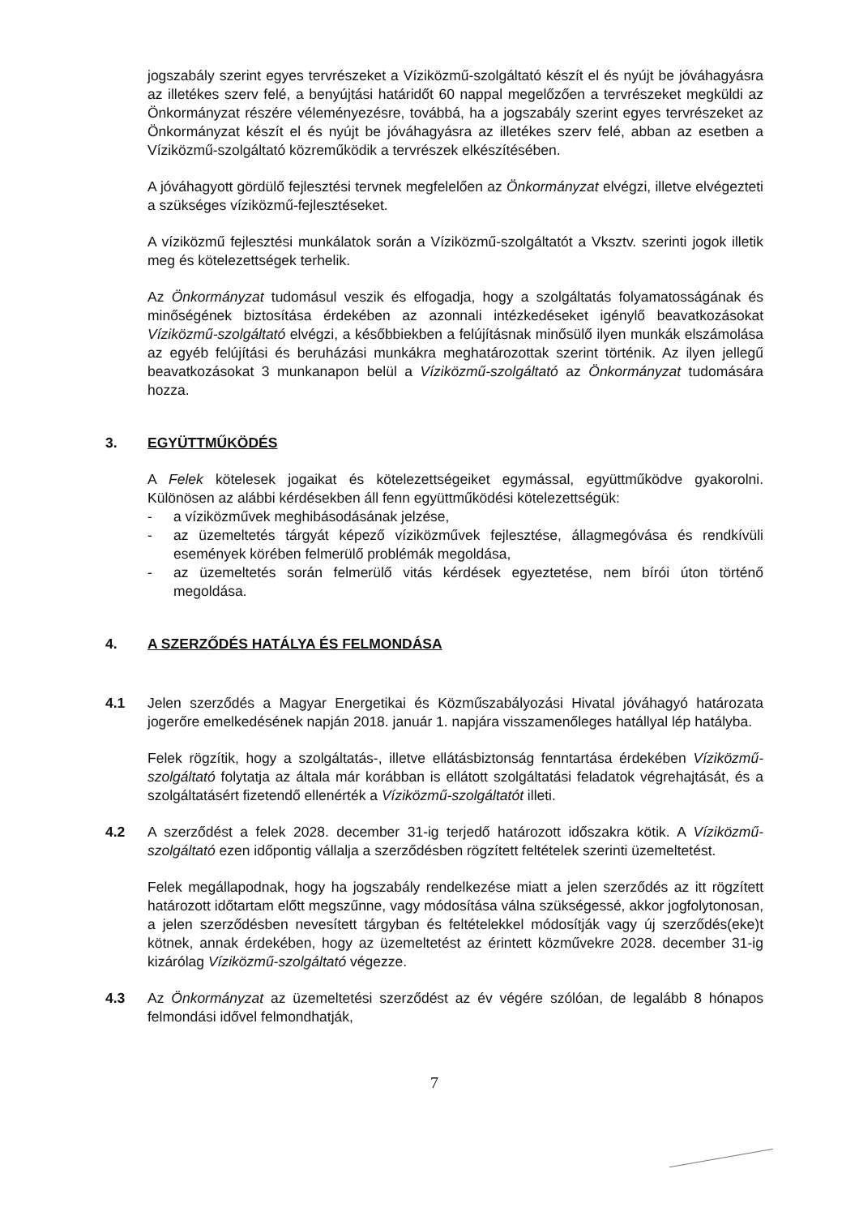jogszabály szerint egyes tervrészeket a Víziközmű-szolgáltató készít el és nyújt be jóváhagyásra az illetékes szerv felé, a benyújtási határidőt 60 nappal megelőzően a tervrészeket megküldi az Önkormányzat részére véleményezésre, továbbá, ha a jogszabály szerint egyes tervrészeket az Önkormányzat készít el és nyújt be jóváhagyásra az illetékes szerv felé, abban az esetben a Víziközmű-szolgáltató közreműködik a tervrészek elkészítésében.
A jóváhagyott gördülő fejlesztési tervnek megfelelően az Önkormányzat elvégzi, illetve elvégezteti a szükséges víziközmű-fejlesztéseket.
A víziközmű fejlesztési munkálatok során a Víziközmű-szolgáltatót a Vksztv. szerinti jogok illetik meg és kötelezettségek terhelik.
Az Önkormányzat tudomásul veszik és elfogadja, hogy a szolgáltatás folyamatosságának és minőségének biztosítása érdekében az azonnali intézkedéseket igénylő beavatkozásokat Víziközmű-szolgáltató elvégzi, a későbbiekben a felújításnak minősülő ilyen munkák elszámolása az egyéb felújítási és beruházási munkákra meghatározottak szerint történik. Az ilyen jellegű beavatkozásokat 3 munkanapon belül a Víziközmű-szolgáltató az Önkormányzat tudomására hozza.
3. EGYÜTTMŰKÖDÉS
A Felek kötelesek jogaikat és kötelezettségeiket egymással, együttműködve gyakorolni. Különösen az alábbi kérdésekben áll fenn együttműködési kötelezettségük:
- a víziközművek meghibásodásának jelzése,
- az üzemeltetés tárgyát képező víziközművek fejlesztése, állagmegóvása és rendkívüli események körében felmerülő problémák megoldása,
- az üzemeltetés során felmerülő vitás kérdések egyeztetése, nem bírói úton történő megoldása.
4. A SZERZŐDÉS HATÁLYA ÉS FELMONDÁSA
4.1 Jelen szerződés a Magyar Energetikai és Közműszabályozási Hivatal jóváhagyó határozata jogerőre emelkedésének napján 2018. január 1. napjára visszamenőleges hatállyal lép hatályba.
Felek rögzítik, hogy a szolgáltatás-, illetve ellátásbiztonság fenntartása érdekében Víziközmű-szolgáltató folytatja az általa már korábban is ellátott szolgáltatási feladatok végrehajtását, és a szolgáltatásért fizetendő ellenérték a Víziközmű-szolgáltatót illeti.
4.2 A szerződést a felek 2028. december 31-ig terjedő határozott időszakra kötik. A Víziközmű-szolgáltató ezen időpontig vállalja a szerződésben rögzített feltételek szerinti üzemeltetést.
Felek megállapodnak, hogy ha jogszabály rendelkezése miatt a jelen szerződés az itt rögzített határozott időtartam előtt megszűnne, vagy módosítása válna szükségessé, akkor jogfolytonosan, a jelen szerződésben nevesített tárgyban és feltételekkel módosítják vagy új szerződés(eke)t kötnek, annak érdekében, hogy az üzemeltetést az érintett közművekre 2028. december 31-ig kizárólag Víziközmű-szolgáltató végezze.
4.3 Az Önkormányzat az üzemeltetési szerződést az év végére szólóan, de legalább 8 hónapos felmondási idővel felmondhatják,
7